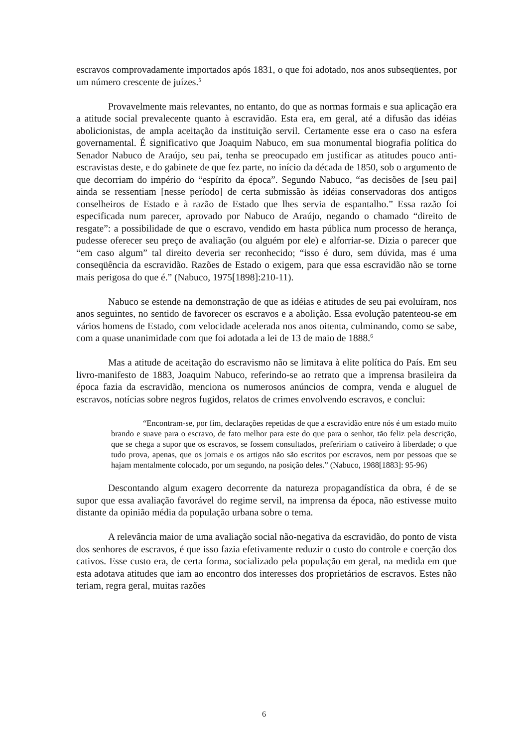escravos comprovadamente importados após 1831, o que foi adotado, nos anos subseqüentes, por um número crescente de juízes.<sup>5</sup>
Provavelmente mais relevantes, no entanto, do que as normas formais e sua aplicação era a atitude social prevalecente quanto à escravidão. Esta era, em geral, até a difusão das idéias abolicionistas, de ampla aceitação da instituição servil. Certamente esse era o caso na esfera governamental. É significativo que Joaquim Nabuco, em sua monumental biografia política do Senador Nabuco de Araújo, seu pai, tenha se preocupado em justificar as atitudes pouco anti-escravistas deste, e do gabinete de que fez parte, no início da década de 1850, sob o argumento de que decorriam do império do “espírito da época”. Segundo Nabuco, “as decisões de [seu pai] ainda se ressentiam [nesse período] de certa submissão às idéias conservadoras dos antigos conselheiros de Estado e à razão de Estado que lhes servia de espantalho.” Essa razão foi especificada num parecer, aprovado por Nabuco de Araújo, negando o chamado “direito de resgate”: a possibilidade de que o escravo, vendido em hasta pública num processo de herança, pudesse oferecer seu preço de avaliação (ou alguém por ele) e alforriar-se. Dizia o parecer que “em caso algum” tal direito deveria ser reconhecido; “isso é duro, sem dúvida, mas é uma conseqüência da escravidão. Razões de Estado o exigem, para que essa escravidão não se torne mais perigosa do que é.” (Nabuco, 1975[1898]:210-11).
Nabuco se estende na demonstração de que as idéias e atitudes de seu pai evoluíram, nos anos seguintes, no sentido de favorecer os escravos e a abolição. Essa evolução patenteou-se em vários homens de Estado, com velocidade acelerada nos anos oitenta, culminando, como se sabe, com a quase unanimidade com que foi adotada a lei de 13 de maio de 1888.<sup>6</sup>
Mas a atitude de aceitação do escravismo não se limitava à elite política do País. Em seu livro-manifesto de 1883, Joaquim Nabuco, referindo-se ao retrato que a imprensa brasileira da época fazia da escravidão, menciona os numerosos anúncios de compra, venda e aluguel de escravos, notícias sobre negros fugidos, relatos de crimes envolvendo escravos, e conclui:
“Encontram-se, por fim, declarações repetidas de que a escravidão entre nós é um estado muito brando e suave para o escravo, de fato melhor para este do que para o senhor, tão feliz pela descrição, que se chega a supor que os escravos, se fossem consultados, prefeririam o cativeiro à liberdade; o que tudo prova, apenas, que os jornais e os artigos não são escritos por escravos, nem por pessoas que se hajam mentalmente colocado, por um segundo, na posição deles.” (Nabuco, 1988[1883]: 95-96)
Descontando algum exagero decorrente da natureza propagandística da obra, é de se supor que essa avaliação favorável do regime servil, na imprensa da época, não estivesse muito distante da opinião média da população urbana sobre o tema.
A relevância maior de uma avaliação social não-negativa da escravidão, do ponto de vista dos senhores de escravos, é que isso fazia efetivamente reduzir o custo do controle e coerção dos cativos. Esse custo era, de certa forma, socializado pela população em geral, na medida em que esta adotava atitudes que iam ao encontro dos interesses dos proprietários de escravos. Estes não teriam, regra geral, muitas razões
6